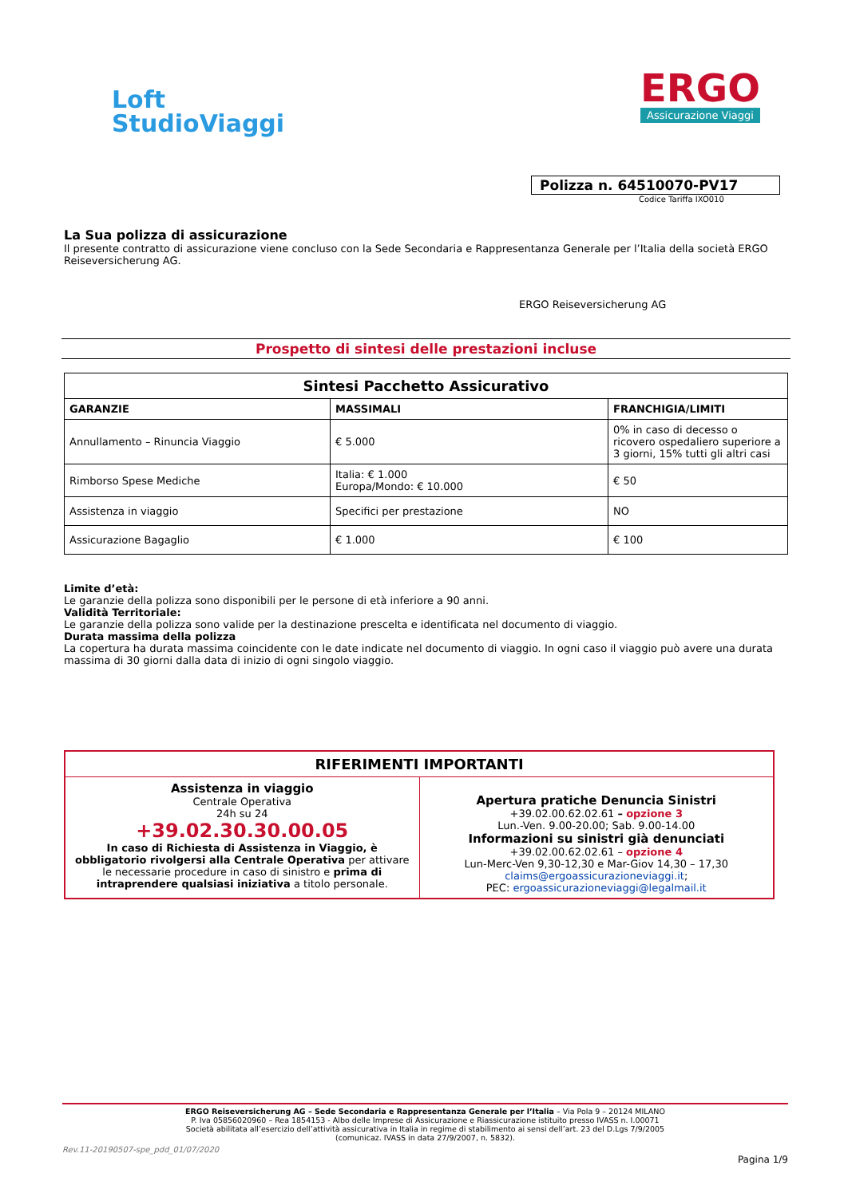Loft
StudioViaggi
ERGO
Assicurazione Viaggi
Polizza n. 64510070-PV17
Codice Tariffa IXO010
La Sua polizza di assicurazione
Il presente contratto di assicurazione viene concluso con la Sede Secondaria e Rappresentanza Generale per l’Italia della società ERGO Reiseversicherung AG.
ERGO Reiseversicherung AG
Prospetto di sintesi delle prestazioni incluse
| Sintesi Pacchetto Assicurativo | | |
| --- | --- | --- |
| GARANZIE | MASSIMALI | FRANCHIGIA/LIMITI |
| Annullamento – Rinuncia Viaggio | € 5.000 | 0% in caso di decesso o ricovero ospedaliero superiore a 3 giorni, 15% tutti gli altri casi |
| Rimborso Spese Mediche | Italia: € 1.000 Europa/Mondo: € 10.000 | € 50 |
| Assistenza in viaggio | Specifici per prestazione | NO |
| Assicurazione Bagaglio | € 1.000 | € 100 |
Limite d’età:
Le garanzie della polizza sono disponibili per le persone di età inferiore a 90 anni.
Validità Territoriale:
Le garanzie della polizza sono valide per la destinazione prescelta e identificata nel documento di viaggio.
Durata massima della polizza
La copertura ha durata massima coincidente con le date indicate nel documento di viaggio. In ogni caso il viaggio può avere una durata massima di 30 giorni dalla data di inizio di ogni singolo viaggio.
| RIFERIMENTI IMPORTANTI | |
| Assistenza in viaggio Centrale Operativa 24h su 24 +39.02.30.30.00.05 In caso di Richiesta di Assistenza in Viaggio, è obbligatorio rivolgersi alla Centrale Operativa per attivare le necessarie procedure in caso di sinistro e prima di intraprendere qualsiasi iniziativa a titolo personale. | Apertura pratiche Denuncia Sinistri +39.02.00.62.02.61 – opzione 3 Lun.-Ven. 9.00-20.00; Sab. 9.00-14.00 Informazioni su sinistri già denunciati +39.02.00.62.02.61 – opzione 4 Lun-Merc-Ven 9,30-12,30 e Mar-Giov 14,30 – 17,30 claims@ergoassicurazioneviaggi.it ; PEC: ergoassicurazioneviaggi@legalmail.it |
ERGO Reiseversicherung AG – Sede Secondaria e Rappresentanza Generale per l’Italia – Via Pola 9 – 20124 MILANO
P. Iva 05856020960 – Rea 1854153 - Albo delle Imprese di Assicurazione e Riassicurazione istituito presso IVASS n. I.00071
Società abilitata all’esercizio dell’attività assicurativa in Italia in regime di stabilimento ai sensi dell’art. 23 del D.Lgs 7/9/2005
(comunicaz. IVASS in data 27/9/2007, n. 5832).
Rev.11-20190507-spe_pdd_01/07/2020
Pagina 1/9